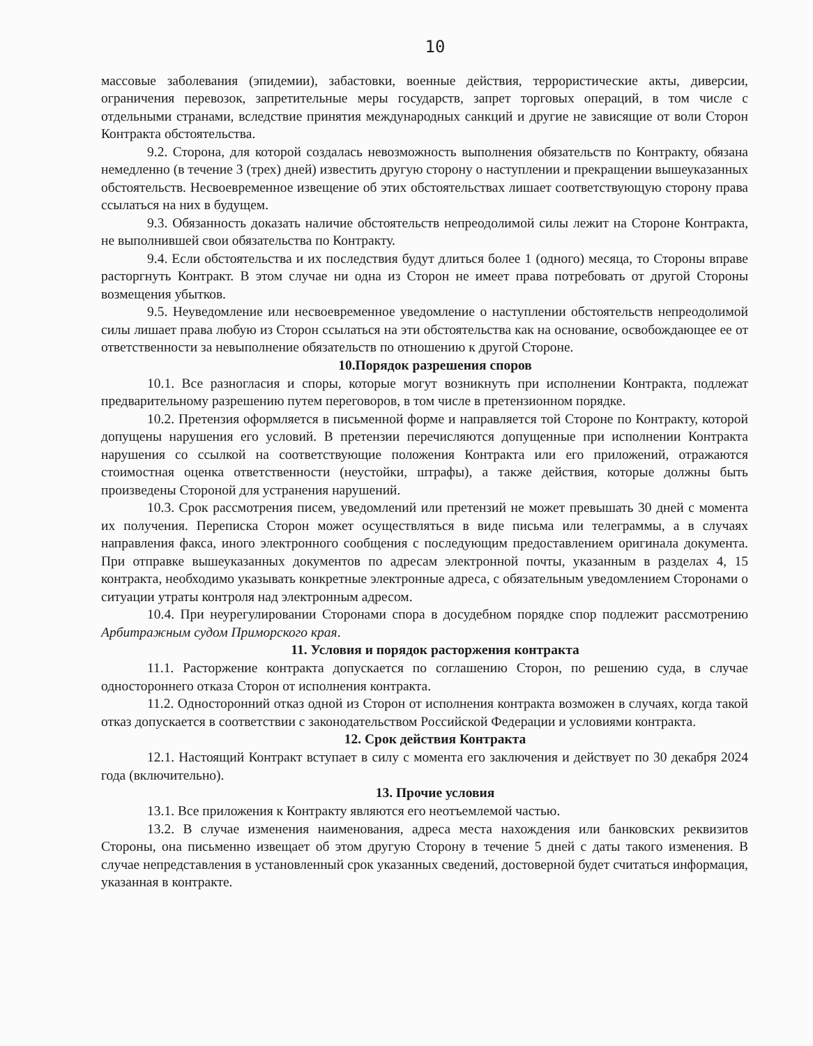10
массовые заболевания (эпидемии), забастовки, военные действия, террористические акты, диверсии, ограничения перевозок, запретительные меры государств, запрет торговых операций, в том числе с отдельными странами, вследствие принятия международных санкций и другие не зависящие от воли Сторон Контракта обстоятельства.
9.2. Сторона, для которой создалась невозможность выполнения обязательств по Контракту, обязана немедленно (в течение 3 (трех) дней) известить другую сторону о наступлении и прекращении вышеуказанных обстоятельств. Несвоевременное извещение об этих обстоятельствах лишает соответствующую сторону права ссылаться на них в будущем.
9.3. Обязанность доказать наличие обстоятельств непреодолимой силы лежит на Стороне Контракта, не выполнившей свои обязательства по Контракту.
9.4. Если обстоятельства и их последствия будут длиться более 1 (одного) месяца, то Стороны вправе расторгнуть Контракт. В этом случае ни одна из Сторон не имеет права потребовать от другой Стороны возмещения убытков.
9.5. Неуведомление или несвоевременное уведомление о наступлении обстоятельств непреодолимой силы лишает права любую из Сторон ссылаться на эти обстоятельства как на основание, освобождающее ее от ответственности за невыполнение обязательств по отношению к другой Стороне.
10.Порядок разрешения споров
10.1. Все разногласия и споры, которые могут возникнуть при исполнении Контракта, подлежат предварительному разрешению путем переговоров, в том числе в претензионном порядке.
10.2. Претензия оформляется в письменной форме и направляется той Стороне по Контракту, которой допущены нарушения его условий. В претензии перечисляются допущенные при исполнении Контракта нарушения со ссылкой на соответствующие положения Контракта или его приложений, отражаются стоимостная оценка ответственности (неустойки, штрафы), а также действия, которые должны быть произведены Стороной для устранения нарушений.
10.3. Срок рассмотрения писем, уведомлений или претензий не может превышать 30 дней с момента их получения. Переписка Сторон может осуществляться в виде письма или телеграммы, а в случаях направления факса, иного электронного сообщения с последующим предоставлением оригинала документа. При отправке вышеуказанных документов по адресам электронной почты, указанным в разделах 4, 15 контракта, необходимо указывать конкретные электронные адреса, с обязательным уведомлением Сторонами о ситуации утраты контроля над электронным адресом.
10.4. При неурегулировании Сторонами спора в досудебном порядке спор подлежит рассмотрению Арбитражным судом Приморского края.
11. Условия и порядок расторжения контракта
11.1. Расторжение контракта допускается по соглашению Сторон, по решению суда, в случае одностороннего отказа Сторон от исполнения контракта.
11.2. Односторонний отказ одной из Сторон от исполнения контракта возможен в случаях, когда такой отказ допускается в соответствии с законодательством Российской Федерации и условиями контракта.
12. Срок действия Контракта
12.1. Настоящий Контракт вступает в силу с момента его заключения и действует по 30 декабря 2024 года (включительно).
13. Прочие условия
13.1. Все приложения к Контракту являются его неотъемлемой частью.
13.2. В случае изменения наименования, адреса места нахождения или банковских реквизитов Стороны, она письменно извещает об этом другую Сторону в течение 5 дней с даты такого изменения. В случае непредставления в установленный срок указанных сведений, достоверной будет считаться информация, указанная в контракте.